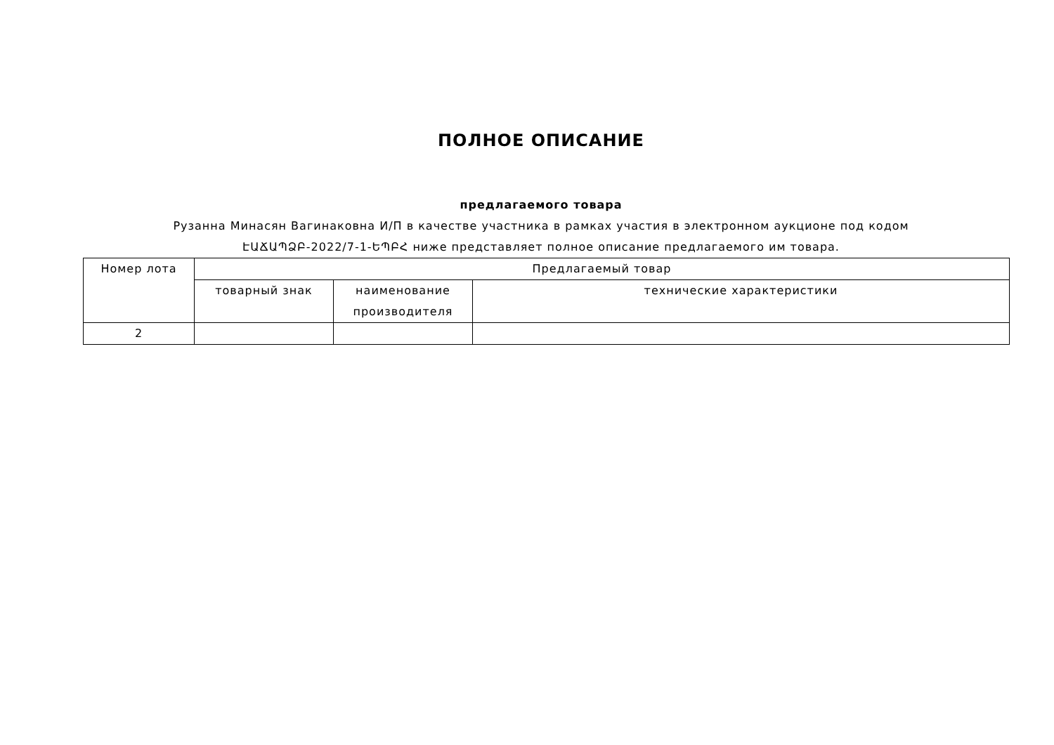ПОЛНОЕ ОПИСАНИЕ
предлагаемого товара
Рузанна Минасян Вагинаковна И/П в качестве участника в рамках участия в электронном аукционе под кодом ԷԱՃԱՊՁԲ-2022/7-1-ԵՊԲՀ ниже представляет полное описание предлагаемого им товара.
| Номер лота | Предлагаемый товар | | |
| --- | --- | --- | --- |
| | товарный знак | наименование производителя | технические характеристики |
| 2 | | | |